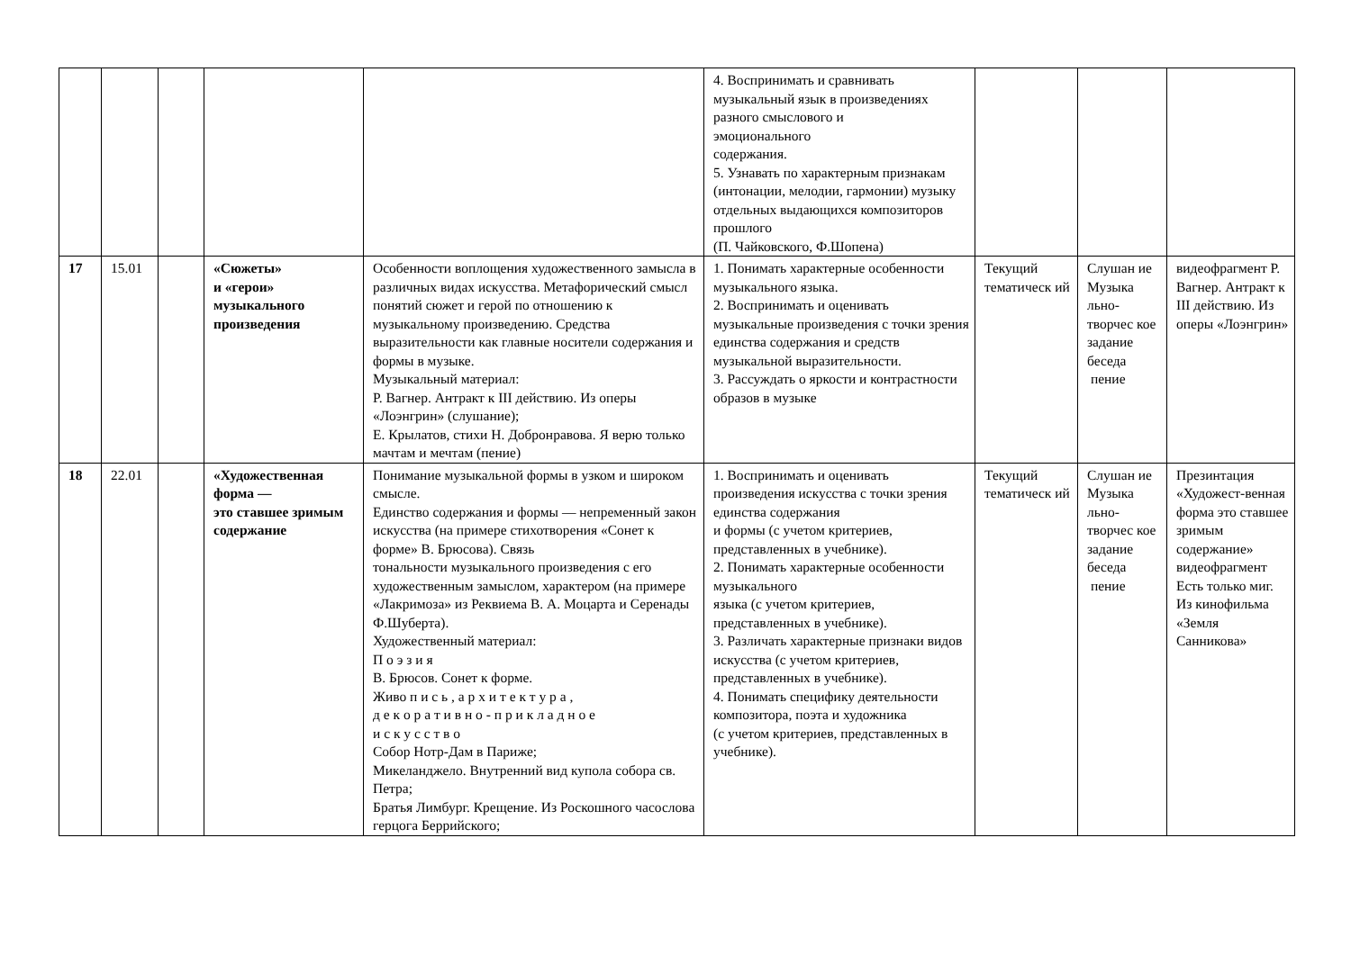| | | | | | 4. Воспринимать и сравнивать музыкальный язык в произведениях разного смыслового и эмоционального содержания. 5. Узнавать по характерным признакам (интонации, мелодии, гармонии) музыку отдельных выдающихся композиторов прошлого (П. Чайковского, Ф.Шопена) | | | |
| 17 | 15.01 | | «Сюжеты» и «герои» музыкального произведения | Особенности воплощения художественного замысла в различных видах искусства. Метафорический смысл понятий сюжет и герой по отношению к музыкальному произведению. Средства выразительности как главные носители содержания и формы в музыке. Музыкальный материал: Р. Вагнер. Антракт к III действию. Из оперы «Лоэнгрин» (слушание); Е. Крылатов, стихи Н. Добронравова. Я верю только мачтам и мечтам (пение) | 1. Понимать характерные особенности музыкального языка. 2. Воспринимать и оценивать музыкальные произведения с точки зрения единства содержания и средств музыкальной выразительности. 3. Рассуждать о яркости и контрастности образов в музыке | Текущий тематическ ий | Слушан ие Музыка льно-творчес кое задание беседа пение | видеофрагмент Р. Вагнер. Антракт к III действию. Из оперы «Лоэнгрин» |
| 18 | 22.01 | | «Художественная форма — это ставшее зримым содержание | Понимание музыкальной формы в узком и широком смысле. Единство содержания и формы — непременный закон искусства (на примере стихотворения «Сонет к форме» В. Брюсова). Связь тональности музыкального произведения с его художественным замыслом, характером (на примере «Лакримоза» из Реквиема В. А. Моцарта и Серенады Ф.Шуберта). Художественный материал: П о э з и я В. Брюсов. Сонет к форме. Живо п и с ь , а р х и т е к т у р а , д е к о р а т и в н о - п р и к л а д н о е и с к у с с т в о Собор Нотр-Дам в Париже; Микеланджело. Внутренний вид купола собора св. Петра; Братья Лимбург. Крещение. Из Роскошного часослова герцога Беррийского; | 1. Воспринимать и оценивать произведения искусства с точки зрения единства содержания и формы (с учетом критериев, представленных в учебнике). 2. Понимать характерные особенности музыкального языка (с учетом критериев, представленных в учебнике). 3. Различать характерные признаки видов искусства (с учетом критериев, представленных в учебнике). 4. Понимать специфику деятельности композитора, поэта и художника (с учетом критериев, представленных в учебнике). | Текущий тематическ ий | Слушан ие Музыка льно-творчес кое задание беседа пение | Презинтация «Художест-венная форма это ставшее зримым содержание» видеофрагмент Есть только миг. Из кинофильма «Земля Санникова» |